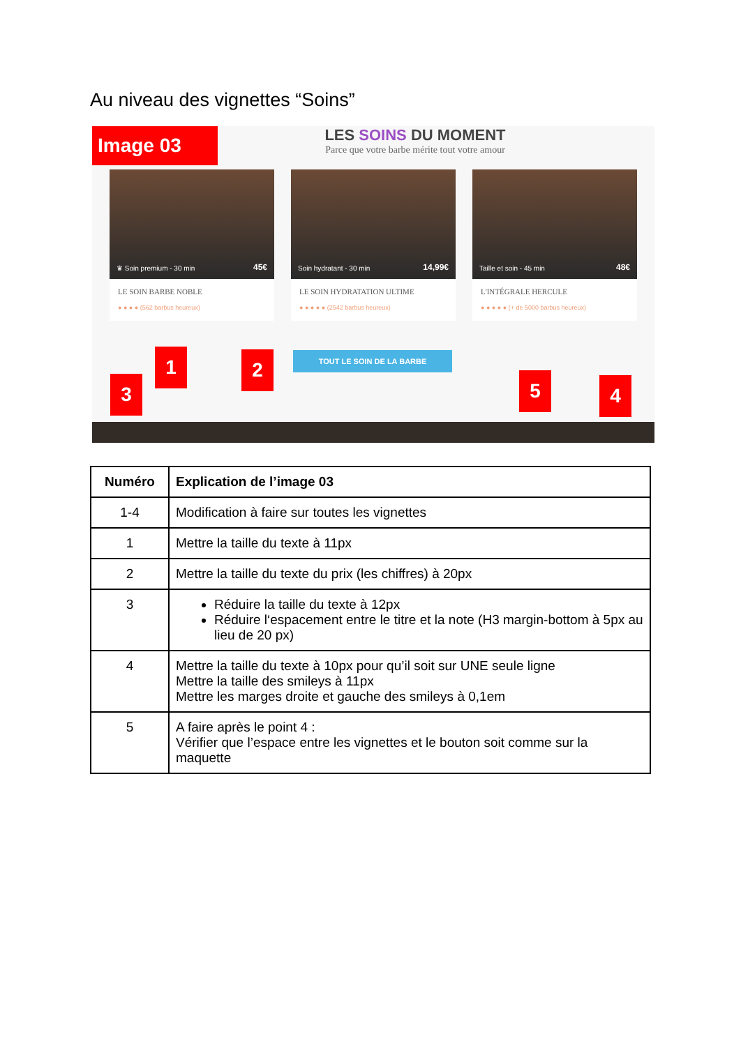Au niveau des vignettes “Soins”
Image 03
LES SOINS DU MOMENT
Parce que votre barbe mérite tout votre amour
♛ Soin premium - 30 min 45€
LE SOIN BARBE NOBLE
● ● ● ● (562 barbus heureux)
Soin hydratant - 30 min 14,99€
LE SOIN HYDRATATION ULTIME
● ● ● ● ● (2542 barbus heureux)
Taille et soin - 45 min 48€
L'INTÉGRALE HERCULE
● ● ● ● ● (+ de 5000 barbus heureux)
TOUT LE SOIN DE LA BARBE
1 2
3 4
5
| Numéro | Explication de l’image 03 |
| --- | --- |
| 1-4 | Modification à faire sur toutes les vignettes |
| 1 | Mettre la taille du texte à 11px |
| 2 | Mettre la taille du texte du prix (les chiffres) à 20px |
| 3 | Réduire la taille du texte à 12px Réduire l‘espacement entre le titre et la note (H3 margin-bottom à 5px au lieu de 20 px) |
| 4 | Mettre la taille du texte à 10px pour qu’il soit sur UNE seule ligne Mettre la taille des smileys à 11px Mettre les marges droite et gauche des smileys à 0,1em |
| 5 | A faire après le point 4 : Vérifier que l’espace entre les vignettes et le bouton soit comme sur la maquette |